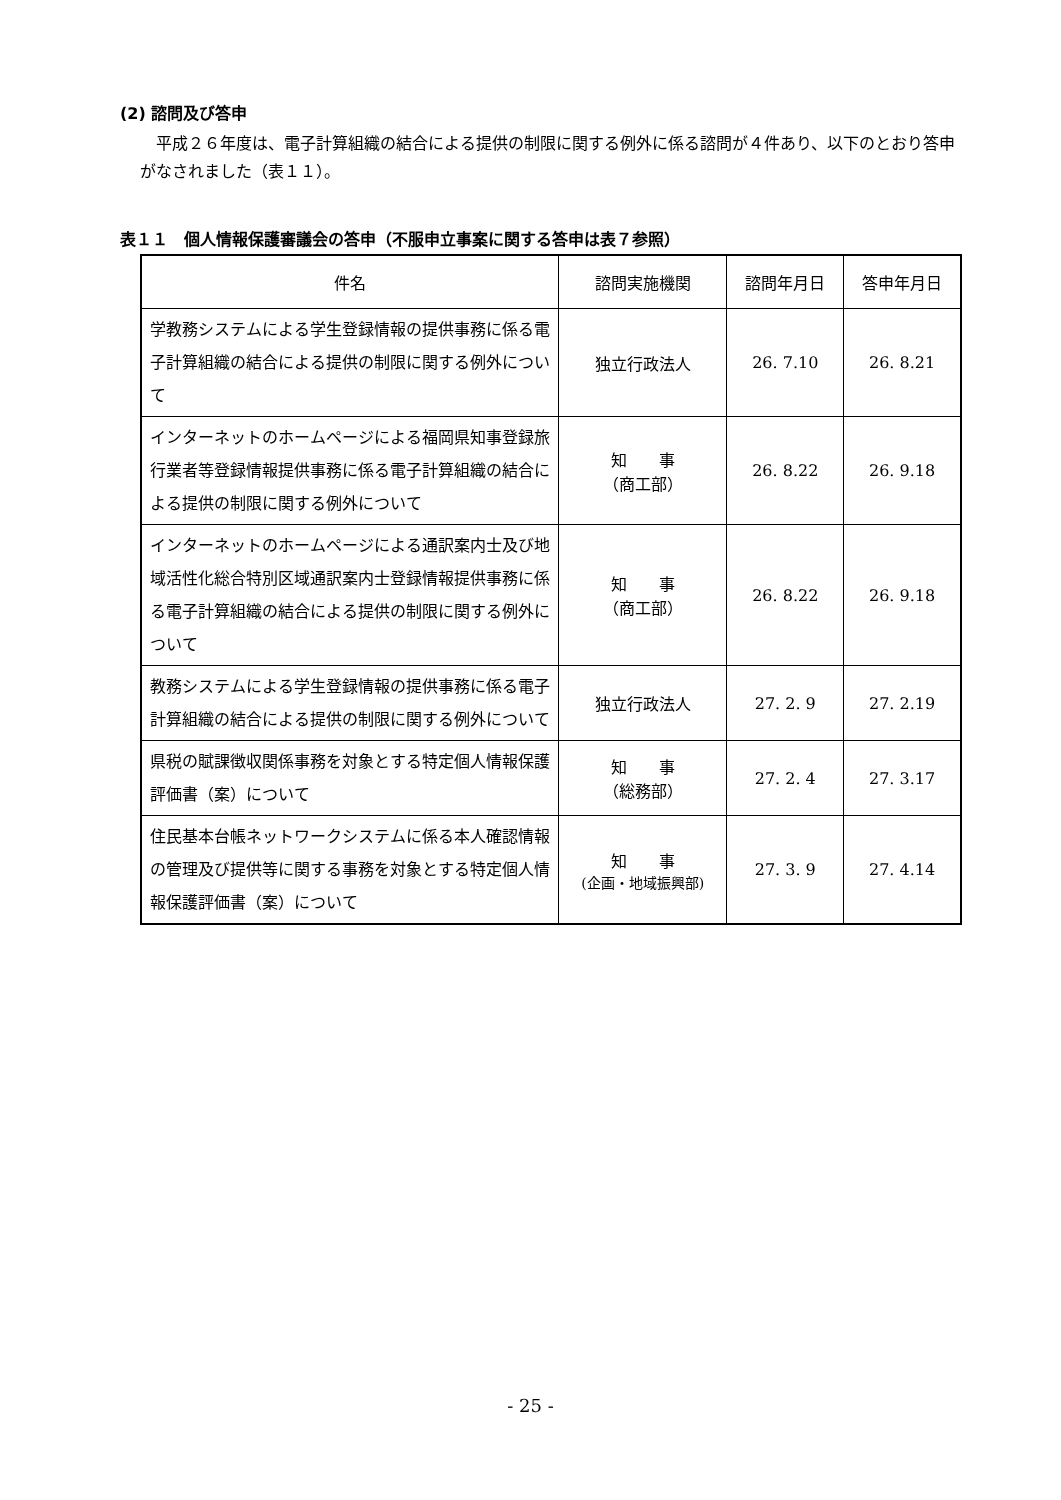(2) 諮問及び答申
平成２６年度は、電子計算組織の結合による提供の制限に関する例外に係る諮問が４件あり、以下のとおり答申がなされました（表１１）。
表１１　個人情報保護審議会の答申（不服申立事案に関する答申は表７参照）
| 件名 | 諮問実施機関 | 諮問年月日 | 答申年月日 |
| --- | --- | --- | --- |
| 学教務システムによる学生登録情報の提供事務に係る電子計算組織の結合による提供の制限に関する例外について | 独立行政法人 | 26. 7.10 | 26. 8.21 |
| インターネットのホームページによる福岡県知事登録旅行業者等登録情報提供事務に係る電子計算組織の結合による提供の制限に関する例外について | 知 事 （商工部） | 26. 8.22 | 26. 9.18 |
| インターネットのホームページによる通訳案内士及び地域活性化総合特別区域通訳案内士登録情報提供事務に係る電子計算組織の結合による提供の制限に関する例外について | 知 事 （商工部） | 26. 8.22 | 26. 9.18 |
| 教務システムによる学生登録情報の提供事務に係る電子計算組織の結合による提供の制限に関する例外について | 独立行政法人 | 27. 2. 9 | 27. 2.19 |
| 県税の賦課徴収関係事務を対象とする特定個人情報保護評価書（案）について | 知 事 （総務部） | 27. 2. 4 | 27. 3.17 |
| 住民基本台帳ネットワークシステムに係る本人確認情報の管理及び提供等に関する事務を対象とする特定個人情報保護評価書（案）について | 知 事 (企画・地域振興部) | 27. 3. 9 | 27. 4.14 |
- 25 -